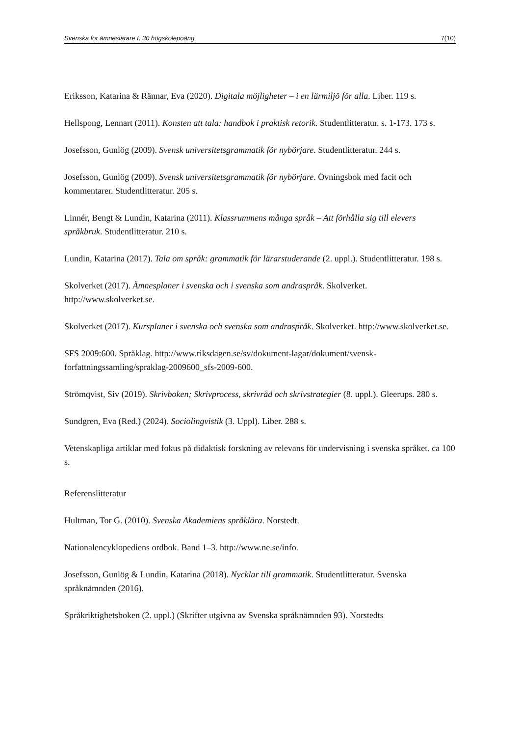Svenska för ämneslärare I, 30 högskolepoäng 7(10)
Eriksson, Katarina & Rännar, Eva (2020). Digitala möjligheter – i en lärmiljö för alla. Liber. 119 s.
Hellspong, Lennart (2011). Konsten att tala: handbok i praktisk retorik. Studentlitteratur. s. 1-173. 173 s.
Josefsson, Gunlög (2009). Svensk universitetsgrammatik för nybörjare. Studentlitteratur. 244 s.
Josefsson, Gunlög (2009). Svensk universitetsgrammatik för nybörjare. Övningsbok med facit och kommentarer. Studentlitteratur. 205 s.
Linnér, Bengt & Lundin, Katarina (2011). Klassrummens många språk – Att förhålla sig till elevers språkbruk. Studentlitteratur. 210 s.
Lundin, Katarina (2017). Tala om språk: grammatik för lärarstuderande (2. uppl.). Studentlitteratur. 198 s.
Skolverket (2017). Ämnesplaner i svenska och i svenska som andraspråk. Skolverket. http://www.skolverket.se.
Skolverket (2017). Kursplaner i svenska och svenska som andraspråk. Skolverket. http://www.skolverket.se.
SFS 2009:600. Språklag. http://www.riksdagen.se/sv/dokument-lagar/dokument/svensk-forfattningssamling/spraklag-2009600_sfs-2009-600.
Strömqvist, Siv (2019). Skrivboken; Skrivprocess, skrivråd och skrivstrategier (8. uppl.). Gleerups. 280 s.
Sundgren, Eva (Red.) (2024). Sociolingvistik (3. Uppl). Liber. 288 s.
Vetenskapliga artiklar med fokus på didaktisk forskning av relevans för undervisning i svenska språket. ca 100 s.
Referenslitteratur
Hultman, Tor G. (2010). Svenska Akademiens språklära. Norstedt.
Nationalencyklopediens ordbok. Band 1–3. http://www.ne.se/info.
Josefsson, Gunlög & Lundin, Katarina (2018). Nycklar till grammatik. Studentlitteratur. Svenska språknämnden (2016).
Språkriktighetsboken (2. uppl.) (Skrifter utgivna av Svenska språknämnden 93). Norstedts